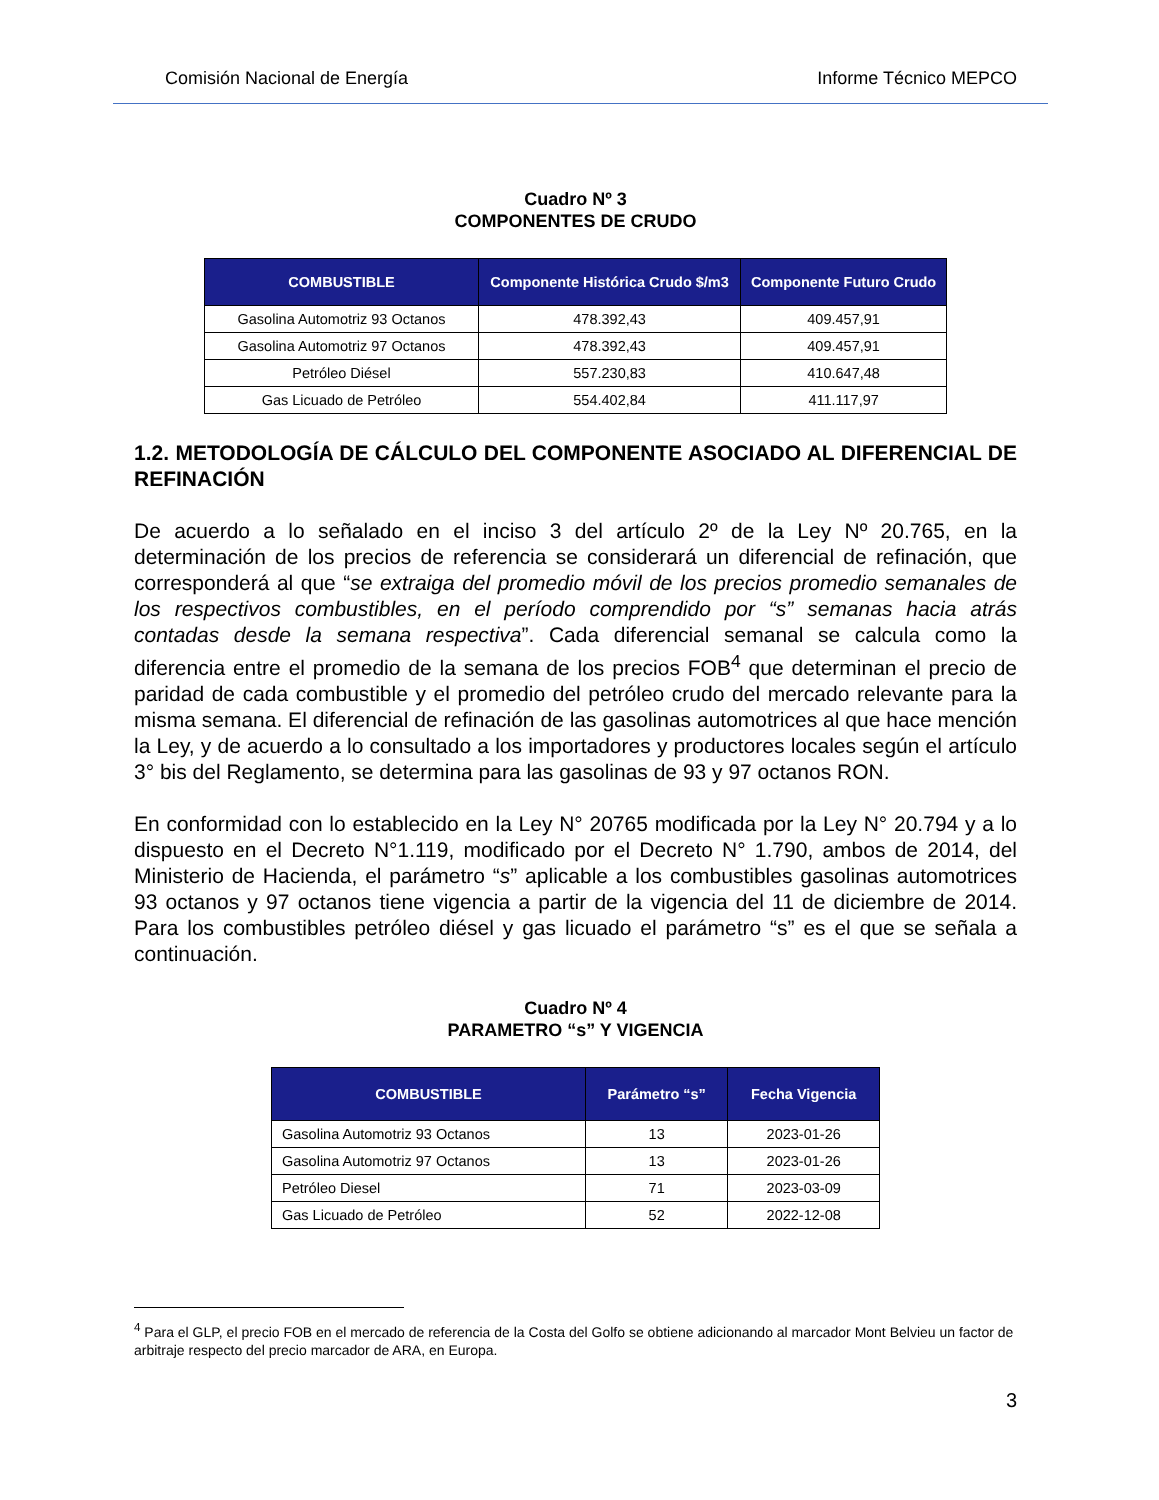Comisión Nacional de Energía Informe Técnico MEPCO
Cuadro Nº 3
COMPONENTES DE CRUDO
| COMBUSTIBLE | Componente Histórica Crudo $/m3 | Componente Futuro Crudo |
| --- | --- | --- |
| Gasolina Automotriz 93 Octanos | 478.392,43 | 409.457,91 |
| Gasolina Automotriz 97 Octanos | 478.392,43 | 409.457,91 |
| Petróleo Diésel | 557.230,83 | 410.647,48 |
| Gas Licuado de Petróleo | 554.402,84 | 411.117,97 |
1.2. METODOLOGÍA DE CÁLCULO DEL COMPONENTE ASOCIADO AL DIFERENCIAL DE REFINACIÓN
De acuerdo a lo señalado en el inciso 3 del artículo 2º de la Ley Nº 20.765, en la determinación de los precios de referencia se considerará un diferencial de refinación, que corresponderá al que “se extraiga del promedio móvil de los precios promedio semanales de los respectivos combustibles, en el período comprendido por “s” semanas hacia atrás contadas desde la semana respectiva”. Cada diferencial semanal se calcula como la diferencia entre el promedio de la semana de los precios FOB<sup>4</sup> que determinan el precio de paridad de cada combustible y el promedio del petróleo crudo del mercado relevante para la misma semana. El diferencial de refinación de las gasolinas automotrices al que hace mención la Ley, y de acuerdo a lo consultado a los importadores y productores locales según el artículo 3° bis del Reglamento, se determina para las gasolinas de 93 y 97 octanos RON.
En conformidad con lo establecido en la Ley N° 20765 modificada por la Ley N° 20.794 y a lo dispuesto en el Decreto N°1.119, modificado por el Decreto N° 1.790, ambos de 2014, del Ministerio de Hacienda, el parámetro “s” aplicable a los combustibles gasolinas automotrices 93 octanos y 97 octanos tiene vigencia a partir de la vigencia del 11 de diciembre de 2014. Para los combustibles petróleo diésel y gas licuado el parámetro “s” es el que se señala a continuación.
Cuadro Nº 4
PARAMETRO “s” Y VIGENCIA
| COMBUSTIBLE | Parámetro “s” | Fecha Vigencia |
| --- | --- | --- |
| Gasolina Automotriz 93 Octanos | 13 | 2023-01-26 |
| Gasolina Automotriz 97 Octanos | 13 | 2023-01-26 |
| Petróleo Diesel | 71 | 2023-03-09 |
| Gas Licuado de Petróleo | 52 | 2022-12-08 |
<sup>4</sup> Para el GLP, el precio FOB en el mercado de referencia de la Costa del Golfo se obtiene adicionando al marcador Mont Belvieu un factor de arbitraje respecto del precio marcador de ARA, en Europa.
3